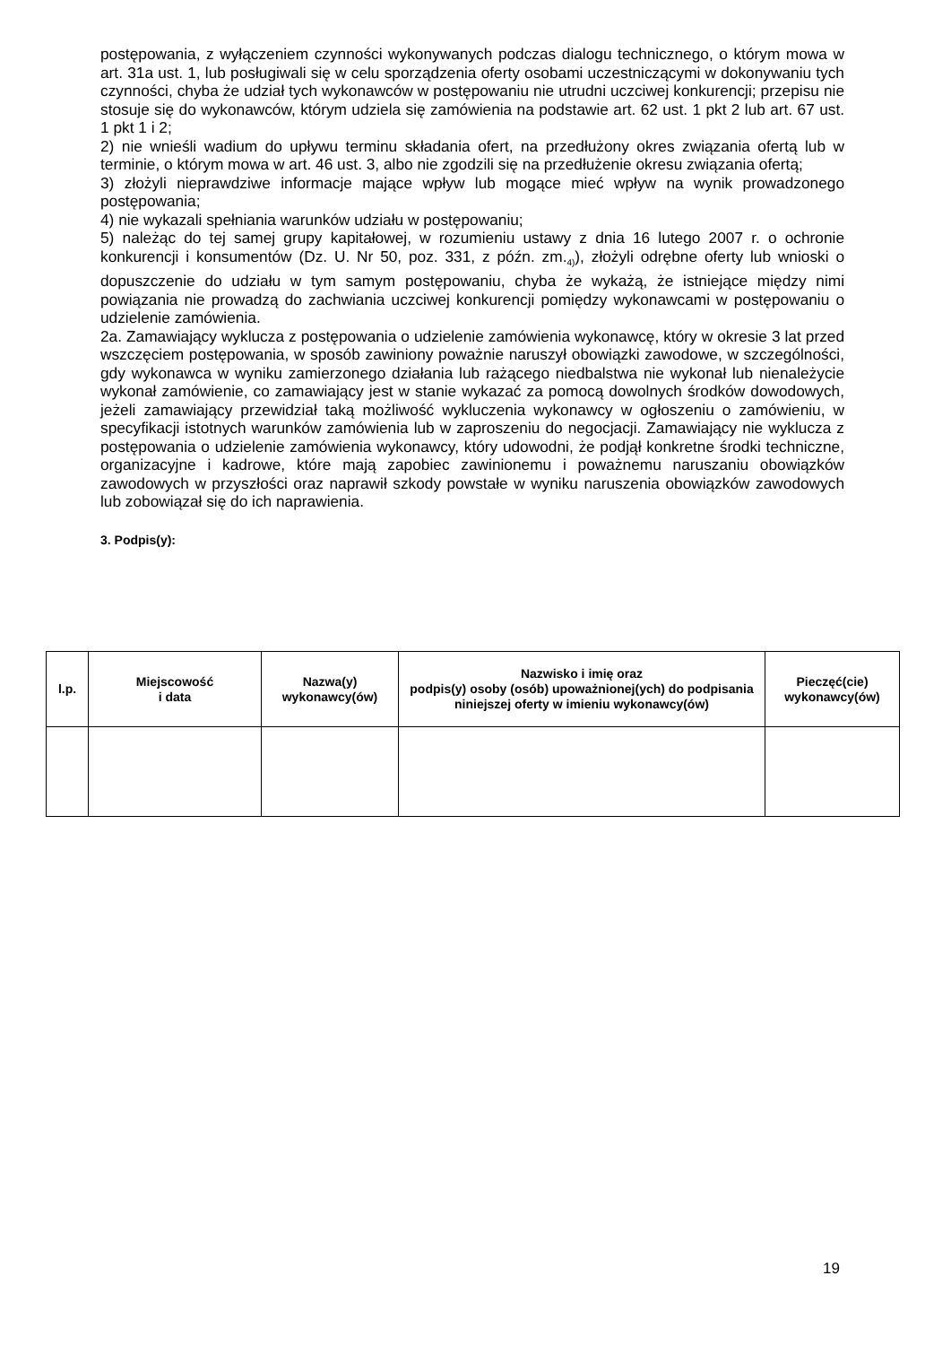postępowania, z wyłączeniem czynności wykonywanych podczas dialogu technicznego, o którym mowa w art. 31a ust. 1, lub posługiwali się w celu sporządzenia oferty osobami uczestniczącymi w dokonywaniu tych czynności, chyba że udział tych wykonawców w postępowaniu nie utrudni uczciwej konkurencji; przepisu nie stosuje się do wykonawców, którym udziela się zamówienia na podstawie art. 62 ust. 1 pkt 2 lub art. 67 ust. 1 pkt 1 i 2;
2) nie wnieśli wadium do upływu terminu składania ofert, na przedłużony okres związania ofertą lub w terminie, o którym mowa w art. 46 ust. 3, albo nie zgodzili się na przedłużenie okresu związania ofertą;
3) złożyli nieprawdziwe informacje mające wpływ lub mogące mieć wpływ na wynik prowadzonego postępowania;
4) nie wykazali spełniania warunków udziału w postępowaniu;
5) należąc do tej samej grupy kapitałowej, w rozumieniu ustawy z dnia 16 lutego 2007 r. o ochronie konkurencji i konsumentów (Dz. U. Nr 50, poz. 331, z późn. zm.<sub>4)</sub>), złożyli odrębne oferty lub wnioski o dopuszczenie do udziału w tym samym postępowaniu, chyba że wykażą, że istniejące między nimi powiązania nie prowadzą do zachwiania uczciwej konkurencji pomiędzy wykonawcami w postępowaniu o udzielenie zamówienia.
2a. Zamawiający wyklucza z postępowania o udzielenie zamówienia wykonawcę, który w okresie 3 lat przed wszczęciem postępowania, w sposób zawiniony poważnie naruszył obowiązki zawodowe, w szczególności, gdy wykonawca w wyniku zamierzonego działania lub rażącego niedbalstwa nie wykonał lub nienależycie wykonał zamówienie, co zamawiający jest w stanie wykazać za pomocą dowolnych środków dowodowych, jeżeli zamawiający przewidział taką możliwość wykluczenia wykonawcy w ogłoszeniu o zamówieniu, w specyfikacji istotnych warunków zamówienia lub w zaproszeniu do negocjacji. Zamawiający nie wyklucza z postępowania o udzielenie zamówienia wykonawcy, który udowodni, że podjął konkretne środki techniczne, organizacyjne i kadrowe, które mają zapobiec zawinionemu i poważnemu naruszaniu obowiązków zawodowych w przyszłości oraz naprawił szkody powstałe w wyniku naruszenia obowiązków zawodowych lub zobowiązał się do ich naprawienia.
3. Podpis(y):
| l.p. | Miejscowość i data | Nazwa(y) wykonawcy(ów) | Nazwisko i imię oraz podpis(y) osoby (osób) upoważnionej(ych) do podpisania niniejszej oferty w imieniu wykonawcy(ów) | Pieczęć(cie) wykonawcy(ów) |
| --- | --- | --- | --- | --- |
19